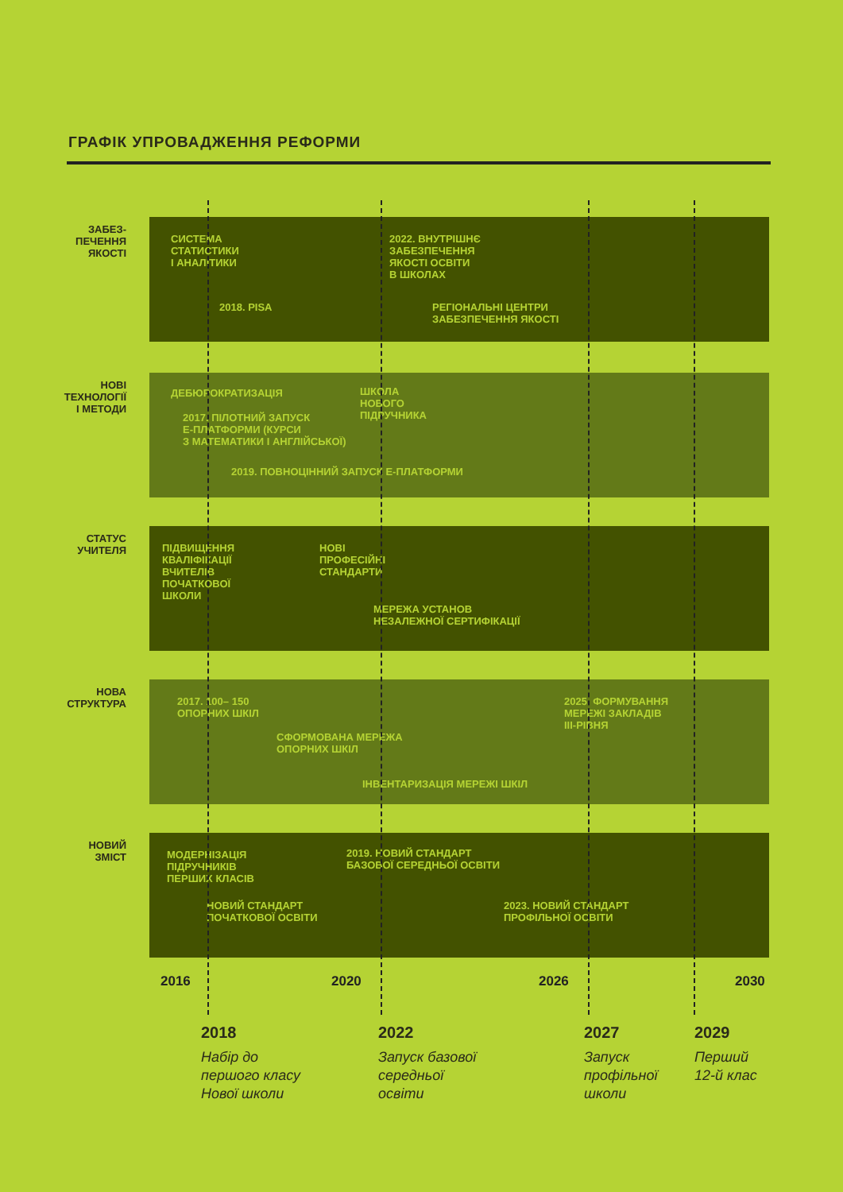ГРАФІК УПРОВАДЖЕННЯ РЕФОРМИ
ЗАБЕЗ-
ПЕЧЕННЯ
ЯКОСТІ
СИСТЕМА
СТАТИСТИКИ
І АНАЛІТИКИ
2022. ВНУТРІШНЄ
ЗАБЕЗПЕЧЕННЯ
ЯКОСТІ ОСВІТИ
В ШКОЛАХ
2018. PISA
РЕГІОНАЛЬНІ ЦЕНТРИ
ЗАБЕЗПЕЧЕННЯ ЯКОСТІ
НОВІ
ТЕХНОЛОГІЇ
І МЕТОДИ
ДЕБЮРОКРАТИЗАЦІЯ
ШКОЛА
НОВОГО
ПІДРУЧНИКА
2017. ПІЛОТНИЙ ЗАПУСК
Е-ПЛАТФОРМИ (КУРСИ
З МАТЕМАТИКИ І АНГЛІЙСЬКОЇ)
2019. ПОВНОЦІННИЙ ЗАПУСК Е-ПЛАТФОРМИ
СТАТУС
УЧИТЕЛЯ
ПІДВИЩЕННЯ
КВАЛІФІКАЦІЇ
ВЧИТЕЛІВ
ПОЧАТКОВОЇ
ШКОЛИ
НОВІ
ПРОФЕСІЙНІ
СТАНДАРТИ
МЕРЕЖА УСТАНОВ
НЕЗАЛЕЖНОЇ СЕРТИФІКАЦІЇ
НОВА
СТРУКТУРА
2017. 100– 150
ОПОРНИХ ШКІЛ
2025. ФОРМУВАННЯ
МЕРЕЖІ ЗАКЛАДІВ
ІІІ-РІВНЯ
СФОРМОВАНА МЕРЕЖА
ОПОРНИХ ШКІЛ
ІНВЕНТАРИЗАЦІЯ МЕРЕЖІ ШКІЛ
НОВИЙ
ЗМІСТ
МОДЕРНІЗАЦІЯ
ПІДРУЧНИКІВ
ПЕРШИХ КЛАСІВ
2019. НОВИЙ СТАНДАРТ
БАЗОВОЇ СЕРЕДНЬОЇ ОСВІТИ
НОВИЙ СТАНДАРТ
ПОЧАТКОВОЇ ОСВІТИ
2023. НОВИЙ СТАНДАРТ
ПРОФІЛЬНОЇ ОСВІТИ
2016 2020 2026 2030
2018
Набір до
першого класу
Нової школи
2022
Запуск базової
середньої
освіти
2027
Запуск
профільної
школи
2029
Перший
12-й клас